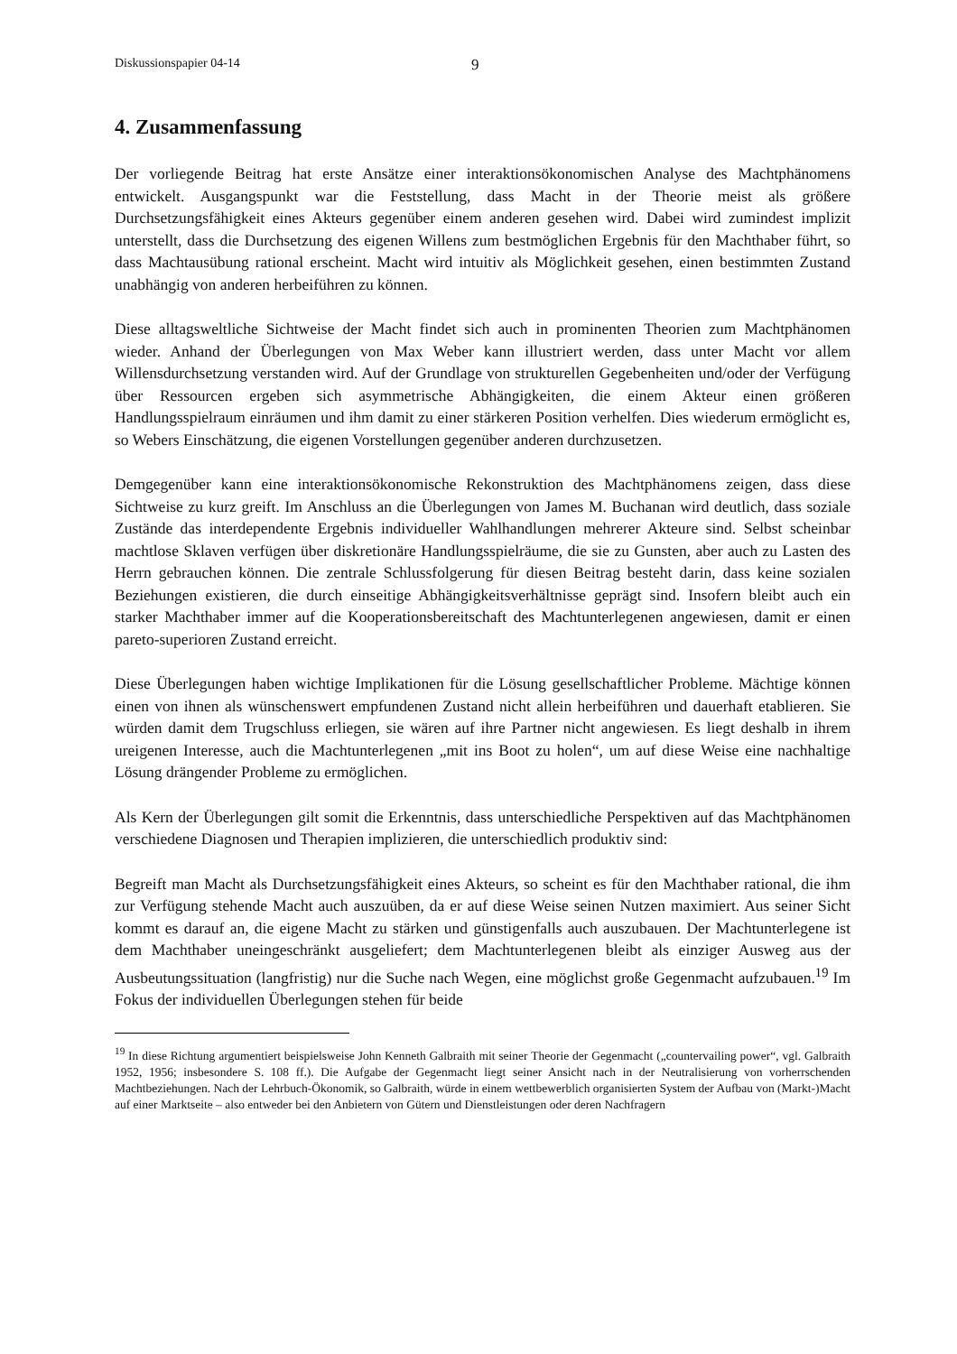Diskussionspapier 04-14 9
4. Zusammenfassung
Der vorliegende Beitrag hat erste Ansätze einer interaktionsökonomischen Analyse des Machtphänomens entwickelt. Ausgangspunkt war die Feststellung, dass Macht in der Theorie meist als größere Durchsetzungsfähigkeit eines Akteurs gegenüber einem anderen gesehen wird. Dabei wird zumindest implizit unterstellt, dass die Durchsetzung des eigenen Willens zum bestmöglichen Ergebnis für den Machthaber führt, so dass Machtausübung rational erscheint. Macht wird intuitiv als Möglichkeit gesehen, einen bestimmten Zustand unabhängig von anderen herbeiführen zu können.
Diese alltagsweltliche Sichtweise der Macht findet sich auch in prominenten Theorien zum Machtphänomen wieder. Anhand der Überlegungen von Max Weber kann illustriert werden, dass unter Macht vor allem Willensdurchsetzung verstanden wird. Auf der Grundlage von strukturellen Gegebenheiten und/oder der Verfügung über Ressourcen ergeben sich asymmetrische Abhängigkeiten, die einem Akteur einen größeren Handlungsspielraum einräumen und ihm damit zu einer stärkeren Position verhelfen. Dies wiederum ermöglicht es, so Webers Einschätzung, die eigenen Vorstellungen gegenüber anderen durchzusetzen.
Demgegenüber kann eine interaktionsökonomische Rekonstruktion des Machtphänomens zeigen, dass diese Sichtweise zu kurz greift. Im Anschluss an die Überlegungen von James M. Buchanan wird deutlich, dass soziale Zustände das interdependente Ergebnis individueller Wahlhandlungen mehrerer Akteure sind. Selbst scheinbar machtlose Sklaven verfügen über diskretionäre Handlungsspielräume, die sie zu Gunsten, aber auch zu Lasten des Herrn gebrauchen können. Die zentrale Schlussfolgerung für diesen Beitrag besteht darin, dass keine sozialen Beziehungen existieren, die durch einseitige Abhängigkeitsverhältnisse geprägt sind. Insofern bleibt auch ein starker Machthaber immer auf die Kooperationsbereitschaft des Machtunterlegenen angewiesen, damit er einen pareto-superioren Zustand erreicht.
Diese Überlegungen haben wichtige Implikationen für die Lösung gesellschaftlicher Probleme. Mächtige können einen von ihnen als wünschenswert empfundenen Zustand nicht allein herbeiführen und dauerhaft etablieren. Sie würden damit dem Trugschluss erliegen, sie wären auf ihre Partner nicht angewiesen. Es liegt deshalb in ihrem ureigenen Interesse, auch die Machtunterlegenen „mit ins Boot zu holen“, um auf diese Weise eine nachhaltige Lösung drängender Probleme zu ermöglichen.
Als Kern der Überlegungen gilt somit die Erkenntnis, dass unterschiedliche Perspektiven auf das Machtphänomen verschiedene Diagnosen und Therapien implizieren, die unterschiedlich produktiv sind:
Begreift man Macht als Durchsetzungsfähigkeit eines Akteurs, so scheint es für den Machthaber rational, die ihm zur Verfügung stehende Macht auch auszuüben, da er auf diese Weise seinen Nutzen maximiert. Aus seiner Sicht kommt es darauf an, die eigene Macht zu stärken und günstigenfalls auch auszubauen. Der Machtunterlegene ist dem Machthaber uneingeschränkt ausgeliefert; dem Machtunterlegenen bleibt als einziger Ausweg aus der Ausbeutungssituation (langfristig) nur die Suche nach Wegen, eine möglichst große Gegenmacht aufzubauen.<sup>19</sup> Im Fokus der individuellen Überlegungen stehen für beide
<sup>19</sup> In diese Richtung argumentiert beispielsweise John Kenneth Galbraith mit seiner Theorie der Gegenmacht („countervailing power“, vgl. Galbraith 1952, 1956; insbesondere S. 108 ff.). Die Aufgabe der Gegenmacht liegt seiner Ansicht nach in der Neutralisierung von vorherrschenden Machtbeziehungen. Nach der Lehrbuch-Ökonomik, so Galbraith, würde in einem wettbewerblich organisierten System der Aufbau von (Markt-)Macht auf einer Marktseite – also entweder bei den Anbietern von Gütern und Dienstleistungen oder deren Nachfragern